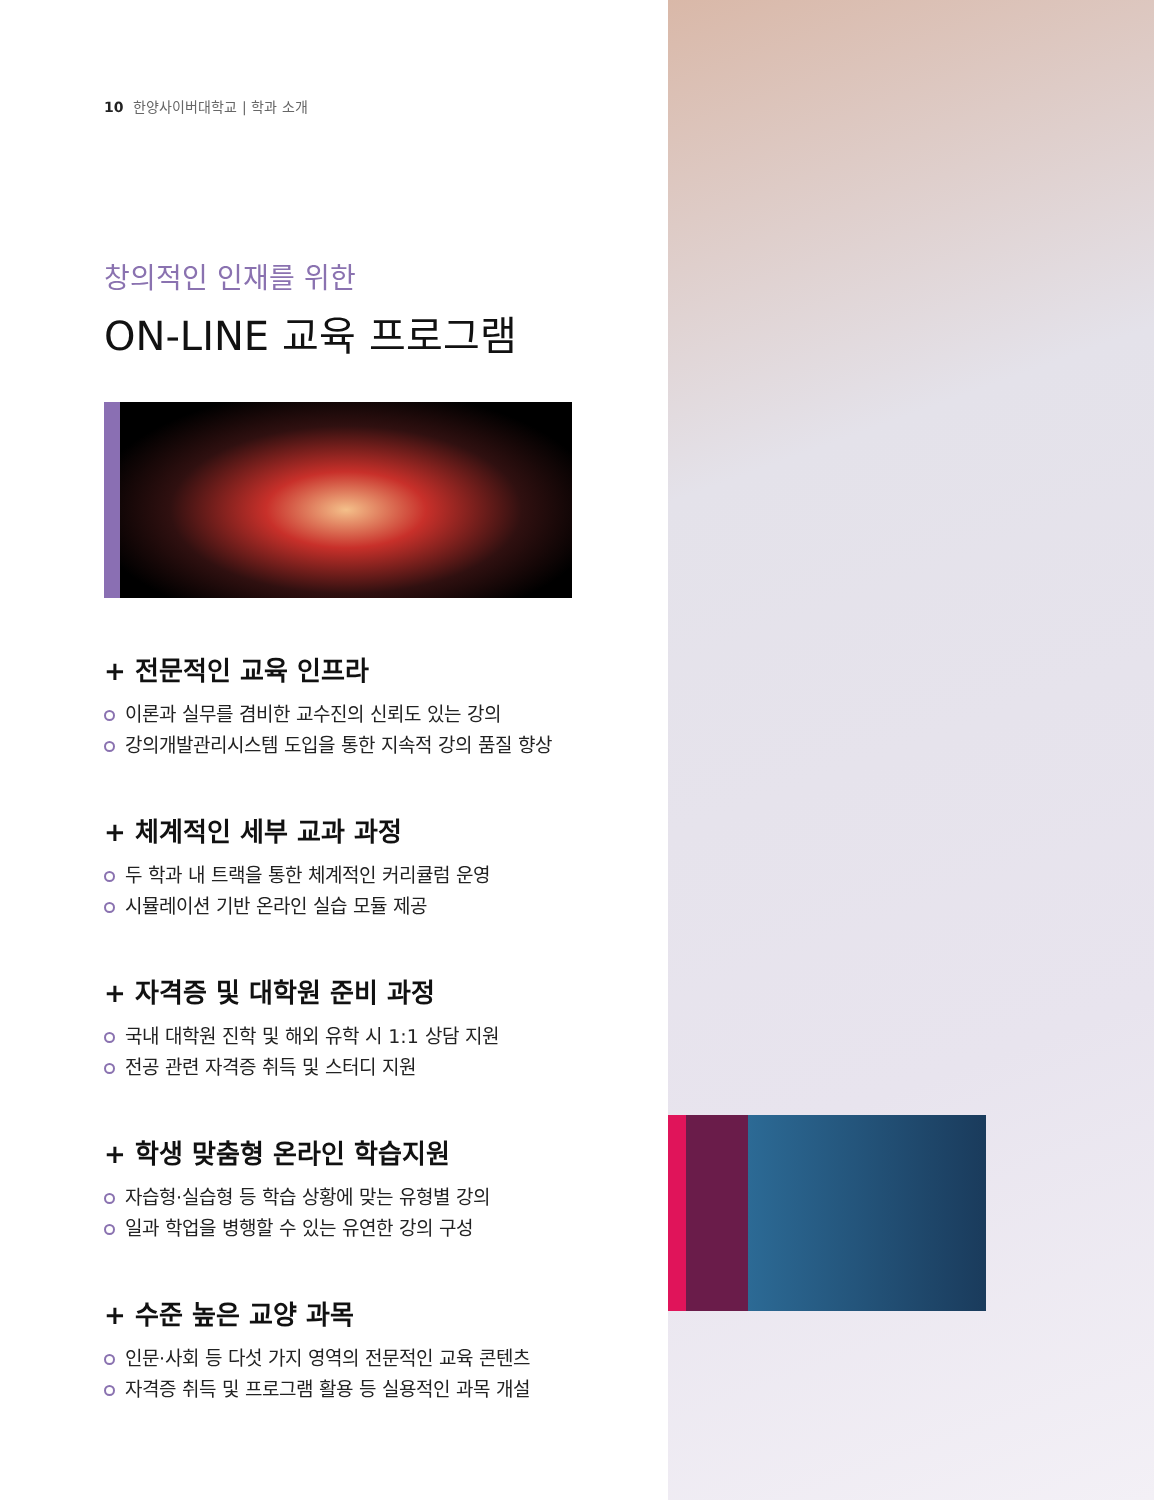10 한양사이버대학교 | 학과 소개
창의적인 인재를 위한
ON-LINE 교육 프로그램
+ 전문적인 교육 인프라
이론과 실무를 겸비한 교수진의 신뢰도 있는 강의
강의개발관리시스템 도입을 통한 지속적 강의 품질 향상
+ 체계적인 세부 교과 과정
두 학과 내 트랙을 통한 체계적인 커리큘럼 운영
시뮬레이션 기반 온라인 실습 모듈 제공
+ 자격증 및 대학원 준비 과정
국내 대학원 진학 및 해외 유학 시 1:1 상담 지원
전공 관련 자격증 취득 및 스터디 지원
+ 학생 맞춤형 온라인 학습지원
자습형·실습형 등 학습 상황에 맞는 유형별 강의
일과 학업을 병행할 수 있는 유연한 강의 구성
+ 수준 높은 교양 과목
인문·사회 등 다섯 가지 영역의 전문적인 교육 콘텐츠
자격증 취득 및 프로그램 활용 등 실용적인 과목 개설